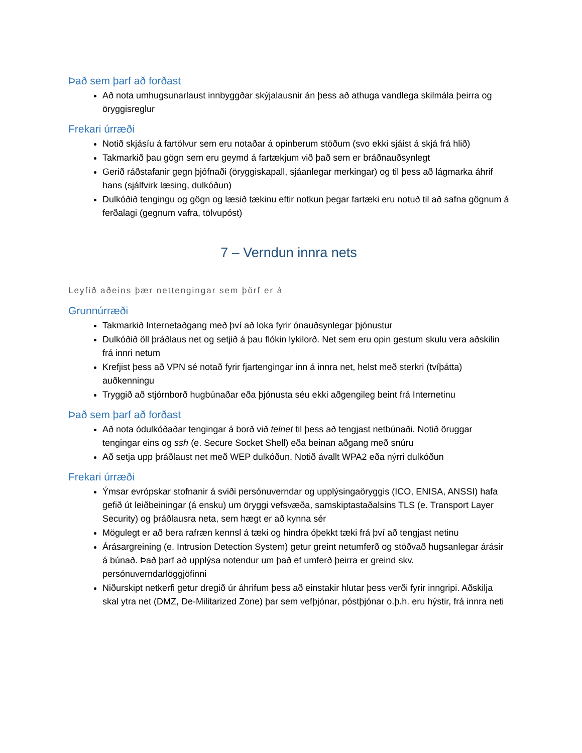Það sem þarf að forðast
Að nota umhugsunarlaust innbyggðar skýjalausnir án þess að athuga vandlega skilmála þeirra og öryggisreglur
Frekari úrræði
Notið skjásíu á fartölvur sem eru notaðar á opinberum stöðum (svo ekki sjáist á skjá frá hlið)
Takmarkið þau gögn sem eru geymd á fartækjum við það sem er bráðnauðsynlegt
Gerið ráðstafanir gegn þjófnaði (öryggiskapall, sjáanlegar merkingar) og til þess að lágmarka áhrif hans (sjálfvirk læsing, dulkóðun)
Dulkóðið tengingu og gögn og læsið tækinu eftir notkun þegar fartæki eru notuð til að safna gögnum á ferðalagi (gegnum vafra, tölvupóst)
7 – Verndun innra nets
Leyfið aðeins þær nettengingar sem þörf er á
Grunnúrræði
Takmarkið Internetaðgang með því að loka fyrir ónauðsynlegar þjónustur
Dulkóðið öll þráðlaus net og setjið á þau flókin lykilorð. Net sem eru opin gestum skulu vera aðskilin frá innri netum
Krefjist þess að VPN sé notað fyrir fjartengingar inn á innra net, helst með sterkri (tvíþátta) auðkenningu
Tryggið að stjórnborð hugbúnaðar eða þjónusta séu ekki aðgengileg beint frá Internetinu
Það sem þarf að forðast
Að nota ódulkóðaðar tengingar á borð við telnet til þess að tengjast netbúnaði. Notið öruggar tengingar eins og ssh (e. Secure Socket Shell) eða beinan aðgang með snúru
Að setja upp þráðlaust net með WEP dulkóðun. Notið ávallt WPA2 eða nýrri dulkóðun
Frekari úrræði
Ýmsar evrópskar stofnanir á sviði persónuverndar og upplýsingaöryggis (ICO, ENISA, ANSSI) hafa gefið út leiðbeiningar (á ensku) um öryggi vefsvæða, samskiptastaðalsins TLS (e. Transport Layer Security) og þráðlausra neta, sem hægt er að kynna sér
Mögulegt er að bera rafræn kennsl á tæki og hindra óþekkt tæki frá því að tengjast netinu
Árásargreining (e. Intrusion Detection System) getur greint netumferð og stöðvað hugsanlegar árásir á búnað. Það þarf að upplýsa notendur um það ef umferð þeirra er greind skv. persónuverndarlöggjöfinni
Niðurskipt netkerfi getur dregið úr áhrifum þess að einstakir hlutar þess verði fyrir inngripi. Aðskilja skal ytra net (DMZ, De-Militarized Zone) þar sem vefþjónar, póstþjónar o.þ.h. eru hýstir, frá innra neti